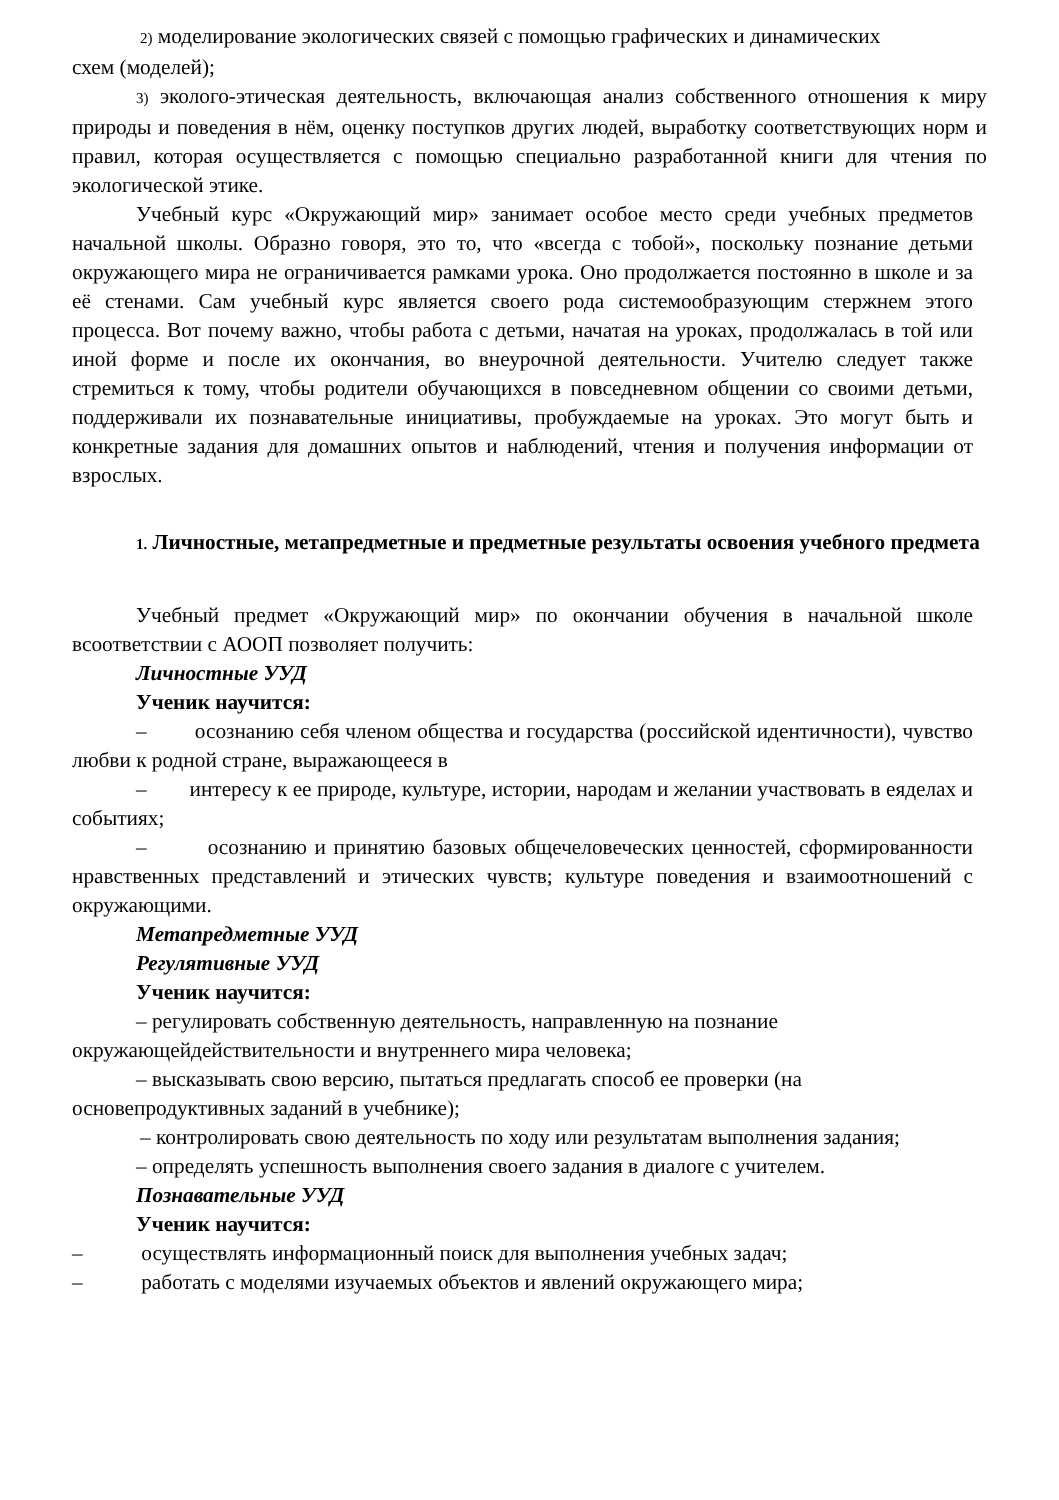2) моделирование экологических связей с помощью графических и динамических
схем (моделей);
3) эколого-этическая деятельность, включающая анализ собственного отношения к миру природы и поведения в нём, оценку поступков других людей, выработку соответствующих норм и правил, которая осуществляется с помощью специально разработанной книги для чтения по экологической этике.
Учебный курс «Окружающий мир» занимает особое место среди учебных предметов начальной школы. Образно говоря, это то, что «всегда с тобой», поскольку познание детьми окружающего мира не ограничивается рамками урока. Оно продолжается постоянно в школе и за её стенами. Сам учебный курс является своего рода системообразующим стержнем этого процесса. Вот почему важно, чтобы работа с детьми, начатая на уроках, продолжалась в той или иной форме и после их окончания, во внеурочной деятельности. Учителю следует также стремиться к тому, чтобы родители обучающихся в повседневном общении со своими детьми, поддерживали их познавательные инициативы, пробуждаемые на уроках. Это могут быть и конкретные задания для домашних опытов и наблюдений, чтения и получения информации от взрослых.
1. Личностные, метапредметные и предметные результаты освоения учебного предмета
Учебный предмет «Окружающий мир» по окончании обучения в начальной школе всоответствии с АООП позволяет получить:
Личностные УУД
Ученик научится:
– осознанию себя членом общества и государства (российской идентичности), чувство любви к родной стране, выражающееся в
– интересу к ее природе, культуре, истории, народам и желании участвовать в еяделах и событиях;
– осознанию и принятию базовых общечеловеческих ценностей, сформированности нравственных представлений и этических чувств; культуре поведения и взаимоотношений с окружающими.
Метапредметные УУД
Регулятивные УУД
Ученик научится:
– регулировать собственную деятельность, направленную на познание окружающейдействительности и внутреннего мира человека;
– высказывать свою версию, пытаться предлагать способ ее проверки (на основепродуктивных заданий в учебнике);
– контролировать свою деятельность по ходу или результатам выполнения задания;
– определять успешность выполнения своего задания в диалоге с учителем.
Познавательные УУД
Ученик научится:
– осуществлять информационный поиск для выполнения учебных задач;
– работать с моделями изучаемых объектов и явлений окружающего мира;